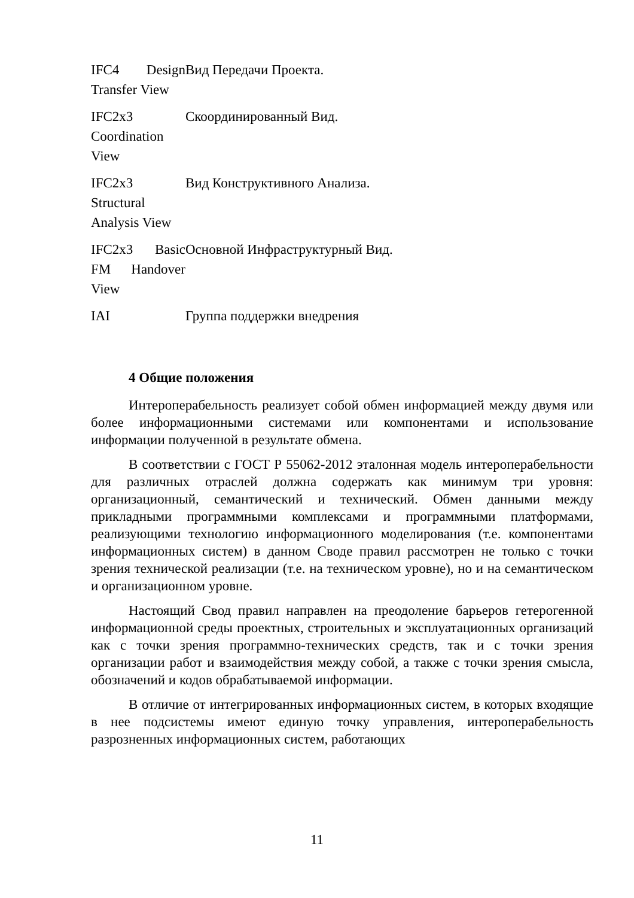| IFC4 Design Transfer View | Вид Передачи Проекта. |
| IFC2x3 Coordination View | Скоординированный Вид. |
| IFC2x3 Structural Analysis View | Вид Конструктивного Анализа. |
| IFC2x3 Basic FM Handover View | Основной Инфраструктурный Вид. |
| IAI | Группа поддержки внедрения |
4 Общие положения
Интероперабельность реализует собой обмен информацией между двумя или более информационными системами или компонентами и использование информации полученной в результате обмена.
В соответствии с ГОСТ Р 55062-2012 эталонная модель интероперабельности для различных отраслей должна содержать как минимум три уровня: организационный, семантический и технический. Обмен данными между прикладными программными комплексами и программными платформами, реализующими технологию информационного моделирования (т.е. компонентами информационных систем) в данном Своде правил рассмотрен не только с точки зрения технической реализации (т.е. на техническом уровне), но и на семантическом и организационном уровне.
Настоящий Свод правил направлен на преодоление барьеров гетерогенной информационной среды проектных, строительных и эксплуатационных организаций как с точки зрения программно-технических средств, так и с точки зрения организации работ и взаимодействия между собой, а также с точки зрения смысла, обозначений и кодов обрабатываемой информации.
В отличие от интегрированных информационных систем, в которых входящие в нее подсистемы имеют единую точку управления, интероперабельность разрозненных информационных систем, работающих
11